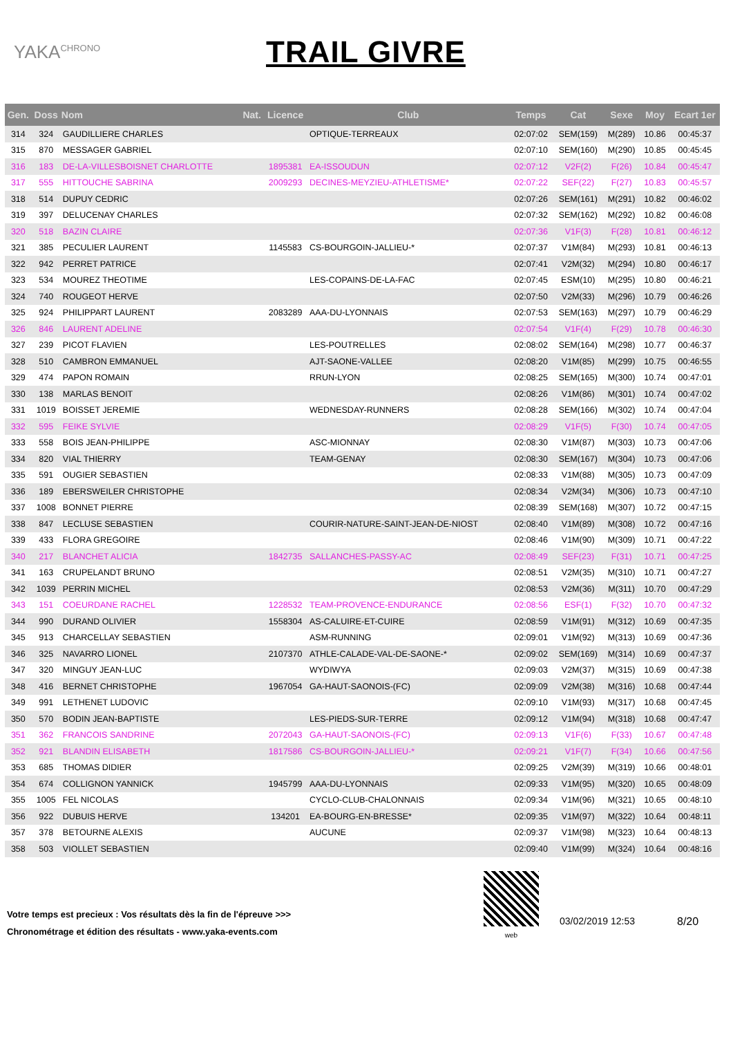YAKA<sup>CHRONO</sup>
TRAIL GIVRE
| Gen. | Doss | Nom | Nat. | Licence | Club | Temps | Cat | Sexe | Moy | Ecart 1er |
| --- | --- | --- | --- | --- | --- | --- | --- | --- | --- | --- |
| 314 | 324 | GAUDILLIERE CHARLES | | | OPTIQUE-TERREAUX | 02:07:02 | SEM(159) | M(289) | 10.86 | 00:45:37 |
| 315 | 870 | MESSAGER GABRIEL | | | | 02:07:10 | SEM(160) | M(290) | 10.85 | 00:45:45 |
| 316 | 183 | DE-LA-VILLESBOISNET CHARLOTTE | | 1895381 | EA-ISSOUDUN | 02:07:12 | V2F(2) | F(26) | 10.84 | 00:45:47 |
| 317 | 555 | HITTOUCHE SABRINA | | 2009293 | DECINES-MEYZIEU-ATHLETISME* | 02:07:22 | SEF(22) | F(27) | 10.83 | 00:45:57 |
| 318 | 514 | DUPUY CEDRIC | | | | 02:07:26 | SEM(161) | M(291) | 10.82 | 00:46:02 |
| 319 | 397 | DELUCENAY CHARLES | | | | 02:07:32 | SEM(162) | M(292) | 10.82 | 00:46:08 |
| 320 | 518 | BAZIN CLAIRE | | | | 02:07:36 | V1F(3) | F(28) | 10.81 | 00:46:12 |
| 321 | 385 | PECULIER LAURENT | | 1145583 | CS-BOURGOIN-JALLIEU-* | 02:07:37 | V1M(84) | M(293) | 10.81 | 00:46:13 |
| 322 | 942 | PERRET PATRICE | | | | 02:07:41 | V2M(32) | M(294) | 10.80 | 00:46:17 |
| 323 | 534 | MOUREZ THEOTIME | | | LES-COPAINS-DE-LA-FAC | 02:07:45 | ESM(10) | M(295) | 10.80 | 00:46:21 |
| 324 | 740 | ROUGEOT HERVE | | | | 02:07:50 | V2M(33) | M(296) | 10.79 | 00:46:26 |
| 325 | 924 | PHILIPPART LAURENT | | 2083289 | AAA-DU-LYONNAIS | 02:07:53 | SEM(163) | M(297) | 10.79 | 00:46:29 |
| 326 | 846 | LAURENT ADELINE | | | | 02:07:54 | V1F(4) | F(29) | 10.78 | 00:46:30 |
| 327 | 239 | PICOT FLAVIEN | | | LES-POUTRELLES | 02:08:02 | SEM(164) | M(298) | 10.77 | 00:46:37 |
| 328 | 510 | CAMBRON EMMANUEL | | | AJT-SAONE-VALLEE | 02:08:20 | V1M(85) | M(299) | 10.75 | 00:46:55 |
| 329 | 474 | PAPON ROMAIN | | | RRUN-LYON | 02:08:25 | SEM(165) | M(300) | 10.74 | 00:47:01 |
| 330 | 138 | MARLAS BENOIT | | | | 02:08:26 | V1M(86) | M(301) | 10.74 | 00:47:02 |
| 331 | 1019 | BOISSET JEREMIE | | | WEDNESDAY-RUNNERS | 02:08:28 | SEM(166) | M(302) | 10.74 | 00:47:04 |
| 332 | 595 | FEIKE SYLVIE | | | | 02:08:29 | V1F(5) | F(30) | 10.74 | 00:47:05 |
| 333 | 558 | BOIS JEAN-PHILIPPE | | | ASC-MIONNAY | 02:08:30 | V1M(87) | M(303) | 10.73 | 00:47:06 |
| 334 | 820 | VIAL THIERRY | | | TEAM-GENAY | 02:08:30 | SEM(167) | M(304) | 10.73 | 00:47:06 |
| 335 | 591 | OUGIER SEBASTIEN | | | | 02:08:33 | V1M(88) | M(305) | 10.73 | 00:47:09 |
| 336 | 189 | EBERSWEILER CHRISTOPHE | | | | 02:08:34 | V2M(34) | M(306) | 10.73 | 00:47:10 |
| 337 | 1008 | BONNET PIERRE | | | | 02:08:39 | SEM(168) | M(307) | 10.72 | 00:47:15 |
| 338 | 847 | LECLUSE SEBASTIEN | | | COURIR-NATURE-SAINT-JEAN-DE-NIOST | 02:08:40 | V1M(89) | M(308) | 10.72 | 00:47:16 |
| 339 | 433 | FLORA GREGOIRE | | | | 02:08:46 | V1M(90) | M(309) | 10.71 | 00:47:22 |
| 340 | 217 | BLANCHET ALICIA | | 1842735 | SALLANCHES-PASSY-AC | 02:08:49 | SEF(23) | F(31) | 10.71 | 00:47:25 |
| 341 | 163 | CRUPELANDT BRUNO | | | | 02:08:51 | V2M(35) | M(310) | 10.71 | 00:47:27 |
| 342 | 1039 | PERRIN MICHEL | | | | 02:08:53 | V2M(36) | M(311) | 10.70 | 00:47:29 |
| 343 | 151 | COEURDANE RACHEL | | 1228532 | TEAM-PROVENCE-ENDURANCE | 02:08:56 | ESF(1) | F(32) | 10.70 | 00:47:32 |
| 344 | 990 | DURAND OLIVIER | | 1558304 | AS-CALUIRE-ET-CUIRE | 02:08:59 | V1M(91) | M(312) | 10.69 | 00:47:35 |
| 345 | 913 | CHARCELLAY SEBASTIEN | | | ASM-RUNNING | 02:09:01 | V1M(92) | M(313) | 10.69 | 00:47:36 |
| 346 | 325 | NAVARRO LIONEL | | 2107370 | ATHLE-CALADE-VAL-DE-SAONE-* | 02:09:02 | SEM(169) | M(314) | 10.69 | 00:47:37 |
| 347 | 320 | MINGUY JEAN-LUC | | | WYDIWYA | 02:09:03 | V2M(37) | M(315) | 10.69 | 00:47:38 |
| 348 | 416 | BERNET CHRISTOPHE | | 1967054 | GA-HAUT-SAONOIS-(FC) | 02:09:09 | V2M(38) | M(316) | 10.68 | 00:47:44 |
| 349 | 991 | LETHENET LUDOVIC | | | | 02:09:10 | V1M(93) | M(317) | 10.68 | 00:47:45 |
| 350 | 570 | BODIN JEAN-BAPTISTE | | | LES-PIEDS-SUR-TERRE | 02:09:12 | V1M(94) | M(318) | 10.68 | 00:47:47 |
| 351 | 362 | FRANCOIS SANDRINE | | 2072043 | GA-HAUT-SAONOIS-(FC) | 02:09:13 | V1F(6) | F(33) | 10.67 | 00:47:48 |
| 352 | 921 | BLANDIN ELISABETH | | 1817586 | CS-BOURGOIN-JALLIEU-* | 02:09:21 | V1F(7) | F(34) | 10.66 | 00:47:56 |
| 353 | 685 | THOMAS DIDIER | | | | 02:09:25 | V2M(39) | M(319) | 10.66 | 00:48:01 |
| 354 | 674 | COLLIGNON YANNICK | | 1945799 | AAA-DU-LYONNAIS | 02:09:33 | V1M(95) | M(320) | 10.65 | 00:48:09 |
| 355 | 1005 | FEL NICOLAS | | | CYCLO-CLUB-CHALONNAIS | 02:09:34 | V1M(96) | M(321) | 10.65 | 00:48:10 |
| 356 | 922 | DUBUIS HERVE | | 134201 | EA-BOURG-EN-BRESSE* | 02:09:35 | V1M(97) | M(322) | 10.64 | 00:48:11 |
| 357 | 378 | BETOURNE ALEXIS | | | AUCUNE | 02:09:37 | V1M(98) | M(323) | 10.64 | 00:48:13 |
| 358 | 503 | VIOLLET SEBASTIEN | | | | 02:09:40 | V1M(99) | M(324) | 10.64 | 00:48:16 |
Votre temps est precieux : Vos résultats dès la fin de l'épreuve >>>
Chronométrage et édition des résultats - www.yaka-events.com
web
03/02/2019 12:53 8/20